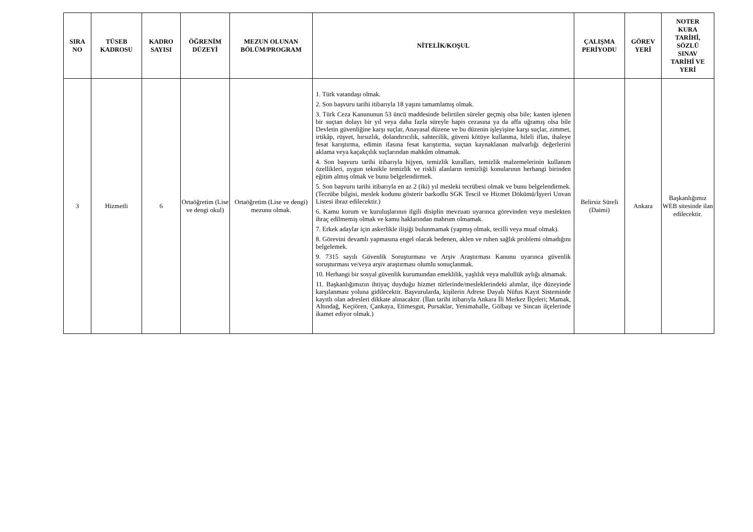| SIRA NO | TÜSEB KADROSU | KADRO SAYISI | ÖĞRENİM DÜZEYİ | MEZUN OLUNAN BÖLÜM/PROGRAM | NİTELİK/KOŞUL | ÇALIŞMA PERİYODU | GÖREV YERİ | NOTER KURA TARİHİ, SÖZLÜ SINAV TARİHİ VE YERİ |
| --- | --- | --- | --- | --- | --- | --- | --- | --- |
| 3 | Hizmetli | 6 | Ortaöğretim (Lise ve dengi okul) | Ortaöğretim (Lise ve dengi) mezunu olmak. | 1. Türk vatandaşı olmak. 2. Son başvuru tarihi itibarıyla 18 yaşını tamamlamış olmak. 3. Türk Ceza Kanununun 53 üncü maddesinde belirtilen süreler geçmiş olsa bile; kasten işlenen bir suçtan dolayı bir yıl veya daha fazla süreyle hapis cezasına ya da affa uğramış olsa bile Devletin güvenliğine karşı suçlar, Anayasal düzene ve bu düzenin işleyişine karşı suçlar, zimmet, irtikâp, rüşvet, hırsızlık, dolandırıcılık, sahtecilik, güveni kötüye kullanma, hileli iflas, ihaleye fesat karıştırma, edimin ifasına fesat karıştırma, suçtan kaynaklanan malvarlığı değerlerini aklama veya kaçakçılık suçlarından mahkûm olmamak. 4. Son başvuru tarihi itibarıyla hijyen, temizlik kuralları, temizlik malzemelerinin kullanım özellikleri, uygun teknikle temizlik ve riskli alanların temizliği konularının herhangi birinden eğitim almış olmak ve bunu belgelendirmek. 5. Son başvuru tarihi itibarıyla en az 2 (iki) yıl mesleki tecrübesi olmak ve bunu belgelendirmek. (Tecrübe bilgisi, meslek kodunu gösterir barkodlu SGK Tescil ve Hizmet Dökümü/İşyeri Unvan Listesi ibraz edilecektir.) 6. Kamu kurum ve kuruluşlarının ilgili disiplin mevzuatı uyarınca görevinden veya meslekten ihraç edilmemiş olmak ve kamu haklarından mahrum olmamak. 7. Erkek adaylar için askerlikle ilişiği bulunmamak (yapmış olmak, tecilli veya muaf olmak). 8. Görevini devamlı yapmasına engel olacak bedenen, aklen ve ruhen sağlık problemi olmadığını belgelemek. 9. 7315 sayılı Güvenlik Soruşturması ve Arşiv Araştırması Kanunu uyarınca güvenlik soruşturması ve/veya arşiv araştırması olumlu sonuçlanmak. 10. Herhangi bir sosyal güvenlik kurumundan emeklilik, yaşlılık veya malullük aylığı almamak. 11. Başkanlığımızın ihtiyaç duyduğu hizmet türlerinde/mesleklerindeki alımlar, ilçe düzeyinde karşılanması yoluna gidilecektir. Başvurularda, kişilerin Adrese Dayalı Nüfus Kayıt Sisteminde kayıtlı olan adresleri dikkate alınacaktır. (İlan tarihi itibarıyla Ankara İli Merkez İlçeleri; Mamak, Altındağ, Keçiören, Çankaya, Etimesgut, Pursaklar, Yenimahalle, Gölbaşı ve Sincan ilçelerinde ikamet ediyor olmak.) | Belirsiz Süreli (Daimi) | Ankara | Başkanlığımız WEB sitesinde ilan edilecektir. |